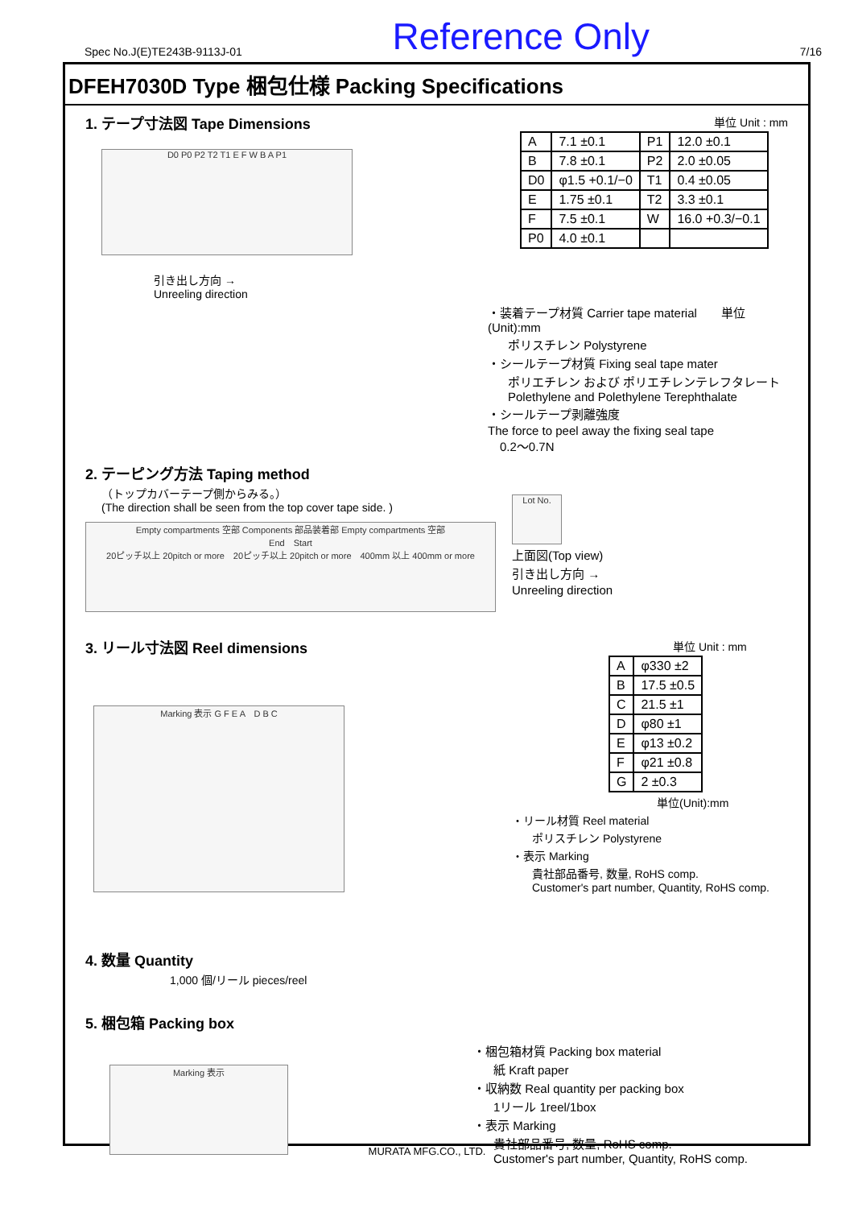Spec No.J(E)TE243B-9113J-01 Reference Only 7/16
DFEH7030D Type 梱包仕様 Packing Specifications
1. テープ寸法図 Tape Dimensions
D0 P0 P2 T2 T1 E F W B A P1
引き出し方向 →
Unreeling direction
単位 Unit : mm
| A | 7.1 ±0.1 | P1 | 12.0 ±0.1 |
| B | 7.8 ±0.1 | P2 | 2.0 ±0.05 |
| D0 | φ1.5 +0.1/−0 | T1 | 0.4 ±0.05 |
| E | 1.75 ±0.1 | T2 | 3.3 ±0.1 |
| F | 7.5 ±0.1 | W | 16.0 +0.3/−0.1 |
| P0 | 4.0 ±0.1 | | |
・装着テープ材質 Carrier tape material　　単位(Unit):mm
ポリスチレン Polystyrene
・シールテープ材質 Fixing seal tape mater
ポリエチレン および ポリエチレンテレフタレート
Polethylene and Polethylene Terephthalate
・シールテープ剥離強度
The force to peel away the fixing seal tape
　0.2〜0.7N
2. テーピング方法 Taping method
（トップカバーテープ側からみる。）
(The direction shall be seen from the top cover tape side. )
Empty compartments 空部 Components 部品装着部 Empty compartments 空部
End　Start
20ピッチ以上 20pitch or more　20ピッチ以上 20pitch or more　400mm 以上 400mm or more
Lot No.
上面図(Top view)
引き出し方向 →
Unreeling direction
3. リール寸法図 Reel dimensions
Marking 表示 G F E A　D B C
単位 Unit : mm
| A | φ330 ±2 |
| B | 17.5 ±0.5 |
| C | 21.5 ±1 |
| D | φ80 ±1 |
| E | φ13 ±0.2 |
| F | φ21 ±0.8 |
| G | 2 ±0.3 |
単位(Unit):mm
・リール材質 Reel material
ポリスチレン Polystyrene
・表示 Marking
貴社部品番号, 数量, RoHS comp.
Customer's part number, Quantity, RoHS comp.
4. 数量 Quantity
1,000 個/リール pieces/reel
5. 梱包箱 Packing box
Marking 表示
・梱包箱材質 Packing box material
紙 Kraft paper
・収納数 Real quantity per packing box
1リール 1reel/1box
・表示 Marking
貴社部品番号, 数量, RoHS comp.
Customer's part number, Quantity, RoHS comp.
MURATA MFG.CO., LTD.